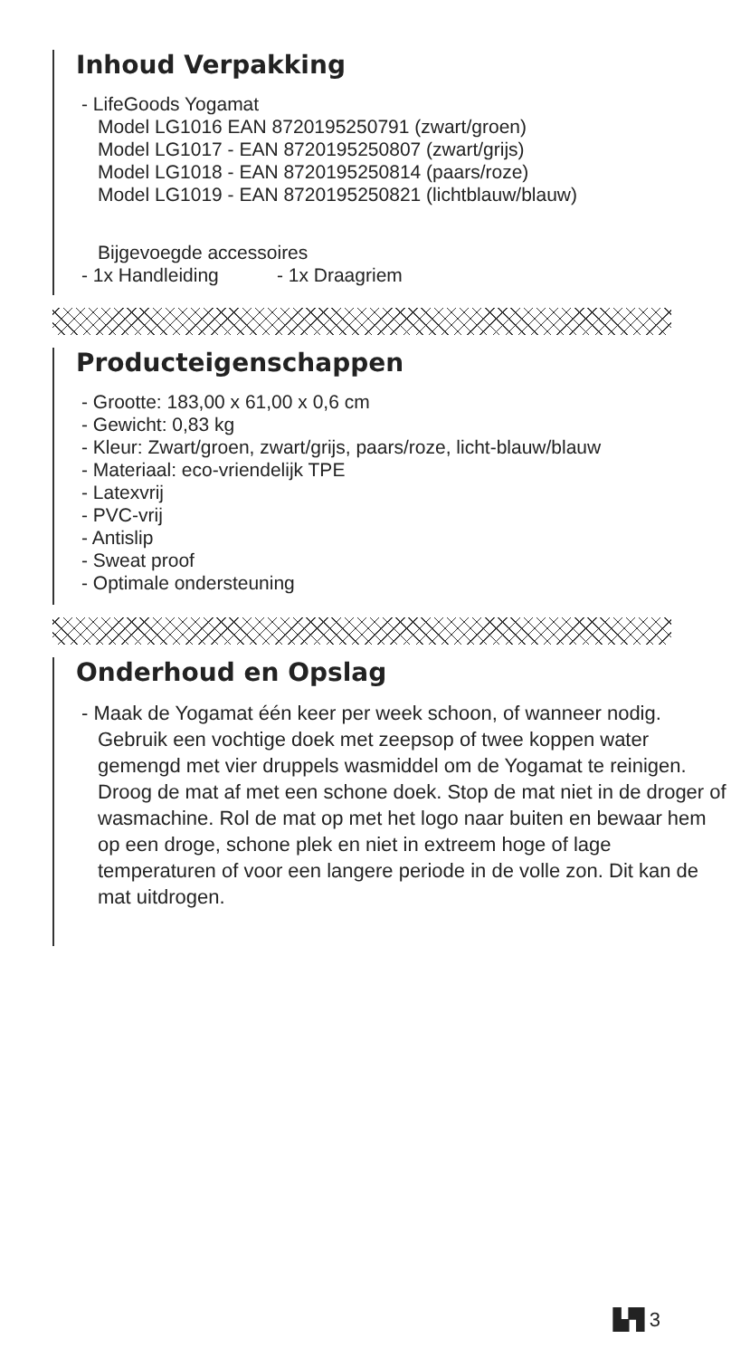Inhoud Verpakking
- LifeGoods Yogamat
Model LG1016 EAN 8720195250791 (zwart/groen)
Model LG1017 - EAN 8720195250807 (zwart/grijs)
Model LG1018 - EAN 8720195250814 (paars/roze)
Model LG1019 - EAN 8720195250821 (lichtblauw/blauw)
Bijgevoegde accessoires
- 1x Handleiding - 1x Draagriem
Producteigenschappen
- Grootte: 183,00 x 61,00 x 0,6 cm
- Gewicht: 0,83 kg
- Kleur: Zwart/groen, zwart/grijs, paars/roze, licht-blauw/blauw
- Materiaal: eco-vriendelijk TPE
- Latexvrij
- PVC-vrij
- Antislip
- Sweat proof
- Optimale ondersteuning
Onderhoud en Opslag
- Maak de Yogamat één keer per week schoon, of wanneer nodig. Gebruik een vochtige doek met zeepsop of twee koppen water gemengd met vier druppels wasmiddel om de Yogamat te reinigen. Droog de mat af met een schone doek. Stop de mat niet in de droger of wasmachine. Rol de mat op met het logo naar buiten en bewaar hem op een droge, schone plek en niet in extreem hoge of lage temperaturen of voor een langere periode in de volle zon. Dit kan de mat uitdrogen.
▙▜ 3